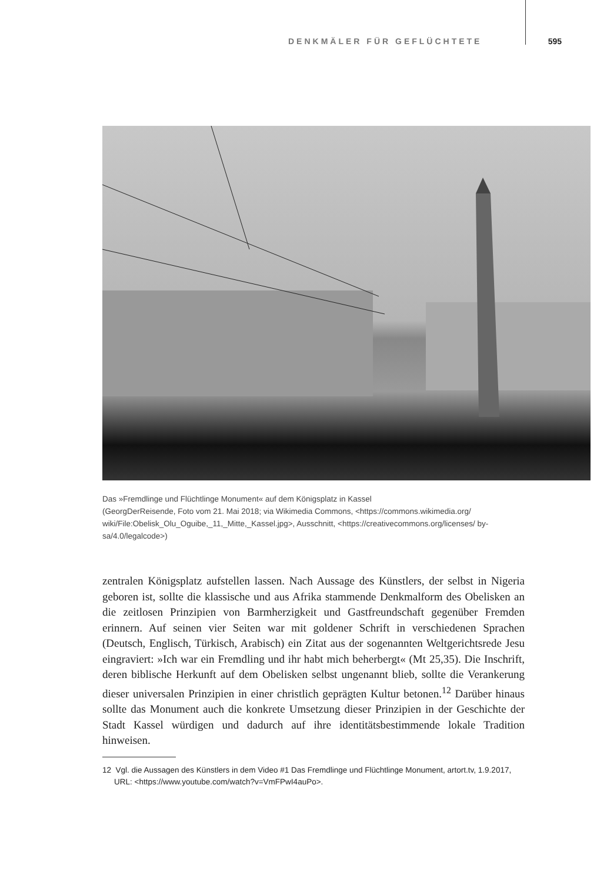DENKMÄLER FÜR GEFLÜCHTETE 595
Das »Fremdlinge und Flüchtlinge Monument« auf dem Königsplatz in Kassel
(GeorgDerReisende, Foto vom 21. Mai 2018; via Wikimedia Commons, <https://commons.wikimedia.org/ wiki/File:Obelisk_Olu_Oguibe,_11,_Mitte,_Kassel.jpg>, Ausschnitt, <https://creativecommons.org/licenses/ by-sa/4.0/legalcode>)
zentralen Königsplatz aufstellen lassen. Nach Aussage des Künstlers, der selbst in Nigeria geboren ist, sollte die klassische und aus Afrika stammende Denkmalform des Obelisken an die zeitlosen Prinzipien von Barmherzigkeit und Gastfreundschaft gegenüber Fremden erinnern. Auf seinen vier Seiten war mit goldener Schrift in verschiedenen Sprachen (Deutsch, Englisch, Türkisch, Arabisch) ein Zitat aus der sogenannten Weltgerichtsrede Jesu eingraviert: »Ich war ein Fremdling und ihr habt mich beherbergt« (Mt 25,35). Die Inschrift, deren biblische Herkunft auf dem Obelisken selbst ungenannt blieb, sollte die Verankerung dieser universalen Prinzipien in einer christlich geprägten Kultur betonen.<sup>12</sup> Darüber hinaus sollte das Monument auch die konkrete Umsetzung dieser Prinzipien in der Geschichte der Stadt Kassel würdigen und dadurch auf ihre identitätsbestimmende lokale Tradition hinweisen.
12 Vgl. die Aussagen des Künstlers in dem Video #1 Das Fremdlinge und Flüchtlinge Monument, artort.tv, 1.9.2017, URL: <https://www.youtube.com/watch?v=VmFPwI4auPo>.